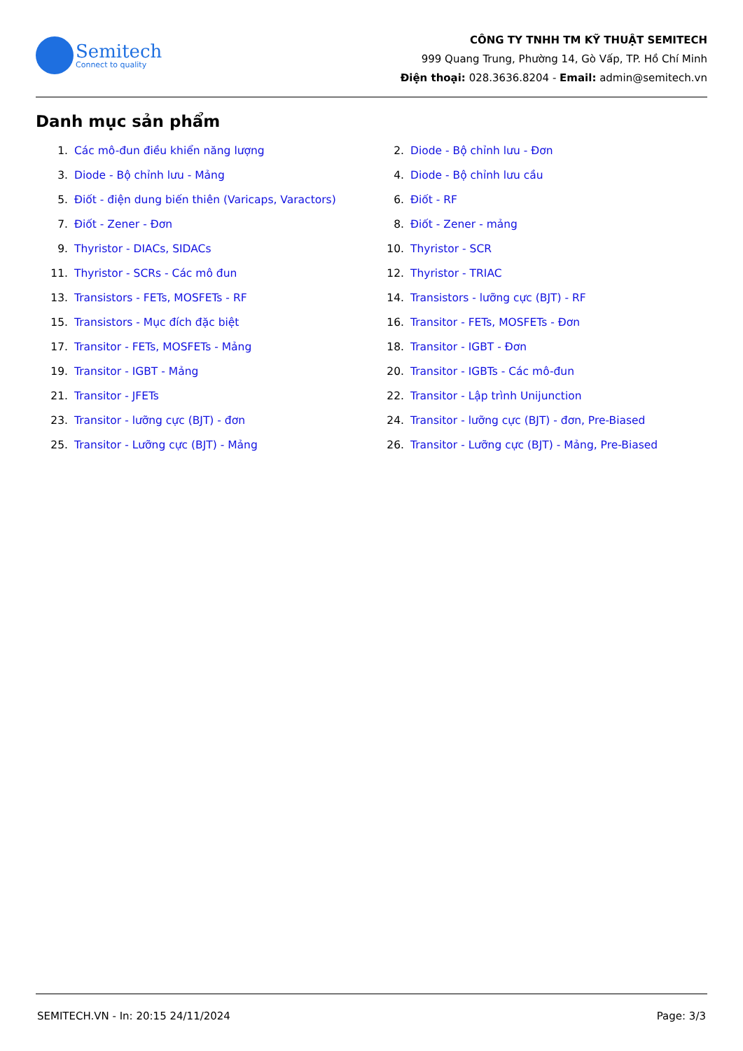Semitech
Connect to quality
CÔNG TY TNHH TM KỸ THUẬT SEMITECH
999 Quang Trung, Phường 14, Gò Vấp, TP. Hồ Chí Minh
Điện thoại: 028.3636.8204 - Email: admin@semitech.vn
Danh mục sản phẩm
1. Các mô-đun điều khiển năng lượng
2. Diode - Bộ chỉnh lưu - Đơn
3. Diode - Bộ chỉnh lưu - Mảng
4. Diode - Bộ chỉnh lưu cầu
5. Điốt - điện dung biến thiên (Varicaps, Varactors)
6. Điốt - RF
7. Điốt - Zener - Đơn
8. Điốt - Zener - mảng
9. Thyristor - DIACs, SIDACs
10. Thyristor - SCR
11. Thyristor - SCRs - Các mô đun
12. Thyristor - TRIAC
13. Transistors - FETs, MOSFETs - RF
14. Transistors - lưỡng cực (BJT) - RF
15. Transistors - Mục đích đặc biệt
16. Transitor - FETs, MOSFETs - Đơn
17. Transitor - FETs, MOSFETs - Mảng
18. Transitor - IGBT - Đơn
19. Transitor - IGBT - Mảng
20. Transitor - IGBTs - Các mô-đun
21. Transitor - JFETs
22. Transitor - Lập trình Unijunction
23. Transitor - lưỡng cực (BJT) - đơn
24. Transitor - lưỡng cực (BJT) - đơn, Pre-Biased
25. Transitor - Lưỡng cực (BJT) - Mảng
26. Transitor - Lưỡng cực (BJT) - Mảng, Pre-Biased
SEMITECH.VN - In: 20:15 24/11/2024 Page: 3/3